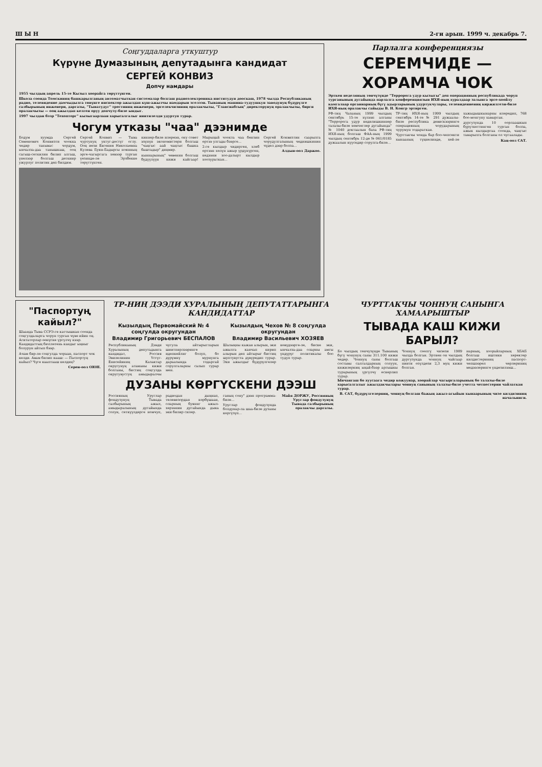Ш Ы Н 2-ги арын. 1999 ч. декабрь 7.
Соңгуддаларга уткуштур
Күрүне Думазының депутадынга кандидат
СЕРГЕЙ КОНВИЗ
Допчу намдары
1955 чылдың апрель 15-те Кызыл хоорайга төрүттүнген.
Школа соонда Томскиниң башкарылганың автоматчыткан системалар болгаш радиоэлектроника институдун дооскаш, 1978 чылда Республиканың радио, телевидение дамчыдылга төвүнге инспектор ажылдап күш-ажылчы намдарын эгелээн. Тываның машина-тудуушкун заводунуң бүдүрүлге салбырының инженери, даргазы, "Тыватудуг" трестиниң инженери, эргелекчизиниң оралакчызы, "Главснабтың" директорунуң оралакчызы, бирги оралакчызы — ооң ажылдап келген оруу допчузу-биле ындыг.
1997 чылдан бээр "Техопторг" кызыгаарлаан харысалгалыг ниитилелди удуртуп турар.
Чогум утказы "чаа" дээнимде
Бодум хуумда Сергей Семенович Конвизти чоокка чедир танывас чордум, ынчалза-даа танышкаш, ооң сагыш-сеткилин билип алгаш, үнелээр болгаш деткиир ужурлуг политик деп билдим.
Сергей Конвиз — Тыва чуртунуң уктуг-дөстүг оглу. Ооң иези Евгения Николаевна Кулева Буян-Бадыргы ноянның эрге-чагыргага хевээр турган үезинде-ле Эрзбекке төрүттүнген.
киннер-биле илереэн, ону совет эзүнүн экономистери болгаш "чаңгыс аай чаңгыс башка баштадыр" диңмир.
кыннарының" чевенин болгаш бүдүүлүүн кижи кайгаар! Мырыңай чоокта чаа бензин өртээ улгады бээрге...
2-ге кылдыр чидирген, хлеб өртээн хөлүн ажыр үрдүнүрген, кедээни хоо-дазырт кылдыр хоозураткан...
Сергей Конвизтин саарылга чорудулгазының чедиишкинин чүдел дээр болза...
Алдын-оол Даржоо.
Парлалга конференциязы
СЕРЕМЧИДЕ — ХОРАМЧА ЧОК
Эрткен неделяның төнчүзүнде "Терророга удур кызыгы" деп операцияның республикада чоруп турганының дугайында парлалга конференциязын ИХЯ-ның хуралдаар залынга эрге-хоойлу камгалаар органнарның бүгү адырларының удуртукчулары, телевидениениң киржилгези-биле ИХЯ-ның оралакчы сайыды В. Н. Конгр эртирген.
РФ-тиң Чазаның 1999 чылдың сентябрь 15-те хүлээп алганы "Терророга удур кедилишкиннер талазы-биле хемчеглер дугайында" № 1040 доктаалын база РФ-тиң ИХЯ-ның болгаш ФАА-ның 1999 чылдың сентябрь 12-де № 061/0185 дужаалын күүседир сорулга-биле...
ТР-тиң ИХЯ-ның 1999 чылдың сентябрь 14-те № 291 дужаалы-биле республика девискээринге операцияның чорударының чурумун тодараткан.
Чурттакчы чонда бар боо-чепсекти хынааның түңнелинде, хөй-ле хажыдышкынарны илередип, 768 боо-монгуну хавырган.
дургузунда 10 оорлаашкын бүрүткеттинген турган болза, ажык кылдыргаа соонда, чаңгыс таварылга болганы ол чугаалады.
Каң-оол САТ.
"Паспортуң кайыл?"
Шаанда Тыва ССРЭ-ге каттышкан соонда соңгулдаларга чорун турган чүве ийин оң. Агитаторлар өөнүске үргүлчү кээр. Кандидаттың бюллетень кандыг ыңныг болурун айтып бээр.
Ачам бир-ле соңгулда чораан, паспорт чок келди. Авам билип кааш: — Паспортуң кайыл? Чүге кааптааш келдиң?
Серен-оол ОЮН.
ТР-НИҢ ДЭЭДИ ХУРАЛЫНЫҢ ДЕПУТАТТАРЫНГА КАНДИДАТТАР
Кызылдың Первомайский № 4 соңгулда округундан
Владимир Григорьевич БЕСПАЛОВ
Республиканың Дээди Хуралының депутадынга кандидат, Россия Эвилелинин Үстүг-Енисейиниң Казактар округунуң атаманы кижи болганы, бистиң соңгулда округувустуң амыдыралчы чугула айтырыгларын шиитпирлээринге идепкейлиг болуп, бо дүрүмнү мурнунга дараазында тодаргай сорулгаларны салып турар мен.
Кызылдың Чехов № 8 соңгулда округундан
Владимир Васильевич ХОЗЯЕВ
Шалыңны кажан алырын, эки ажылга канчап кирип алырын деп айтырыг бистиң шуптувуста дүвүредип турар. Эки ажылдыг бүдүрүлгелер көвүдээрге-ле, биске эки, ынчалза-даа оларны амгы үндүрүг политиказы боо тудуп турар.
ДУЗАНЫ КӨРГҮСКЕНИ ДЭЭШ
Россияның Уруглар фондузунуң Тывада салбырының ажыл, амыдыралының дугайында солун, сеткүүлдерге номчуп, радиодан дыңнап, телевизордан көрбүшаан, оларның буяннг ажыл-херээнин дугайында дыка эки билир силер.
ганың сону" дээн программа-биле...
Уруглар фондузунда болдунар-ла шаа-биле дузаны көргүзүп...
Майя ДОРЖУ, Россияның Уруглар фондузунуң Тывада салбырының оралакчы даргазы.
ЧУРТТАКЧЫ ЧОННУҢ САНЫНГА ХАМААРЫШТЫР
ТЫВАДА КАШ КИЖИ БАРЫЛ?
Бо чылдың төнчүзүнде Тываның бүгү чонунуң саны 311.100 кижи чедер. Чоннуң саны болгаш составы салгалдарның солуун, кижилерниң ыңай-бээр аргышкы турарының үргүлчү өскерлип турар.
Чоннуң сөөлгү чизези 1989 чылда болган. Эрткен он чылдың дургузунда чоннуң чайгаар ниити өзүлдези 2,3 муң кижи болган.
нарның, хоорайларның ХБАБ болгаш иштики херектер килдистериниң паспорт-чепшээрел черлериниң медээлеринге үндезилээш...
Ынчангаш бо хуусаага чедир кожуунар, хоорайлар чагыргаларының бо талазы-биле харысалгалыг ажылдакчылары чоннуң санының талазы-биле учетта четпестерин чайлаткан турар.
В. САТ, бүдүрүлгелерниң, чоннуң болгаш бажың ажыл-агыйын хынаарының чизе килдизиниң начальниги.